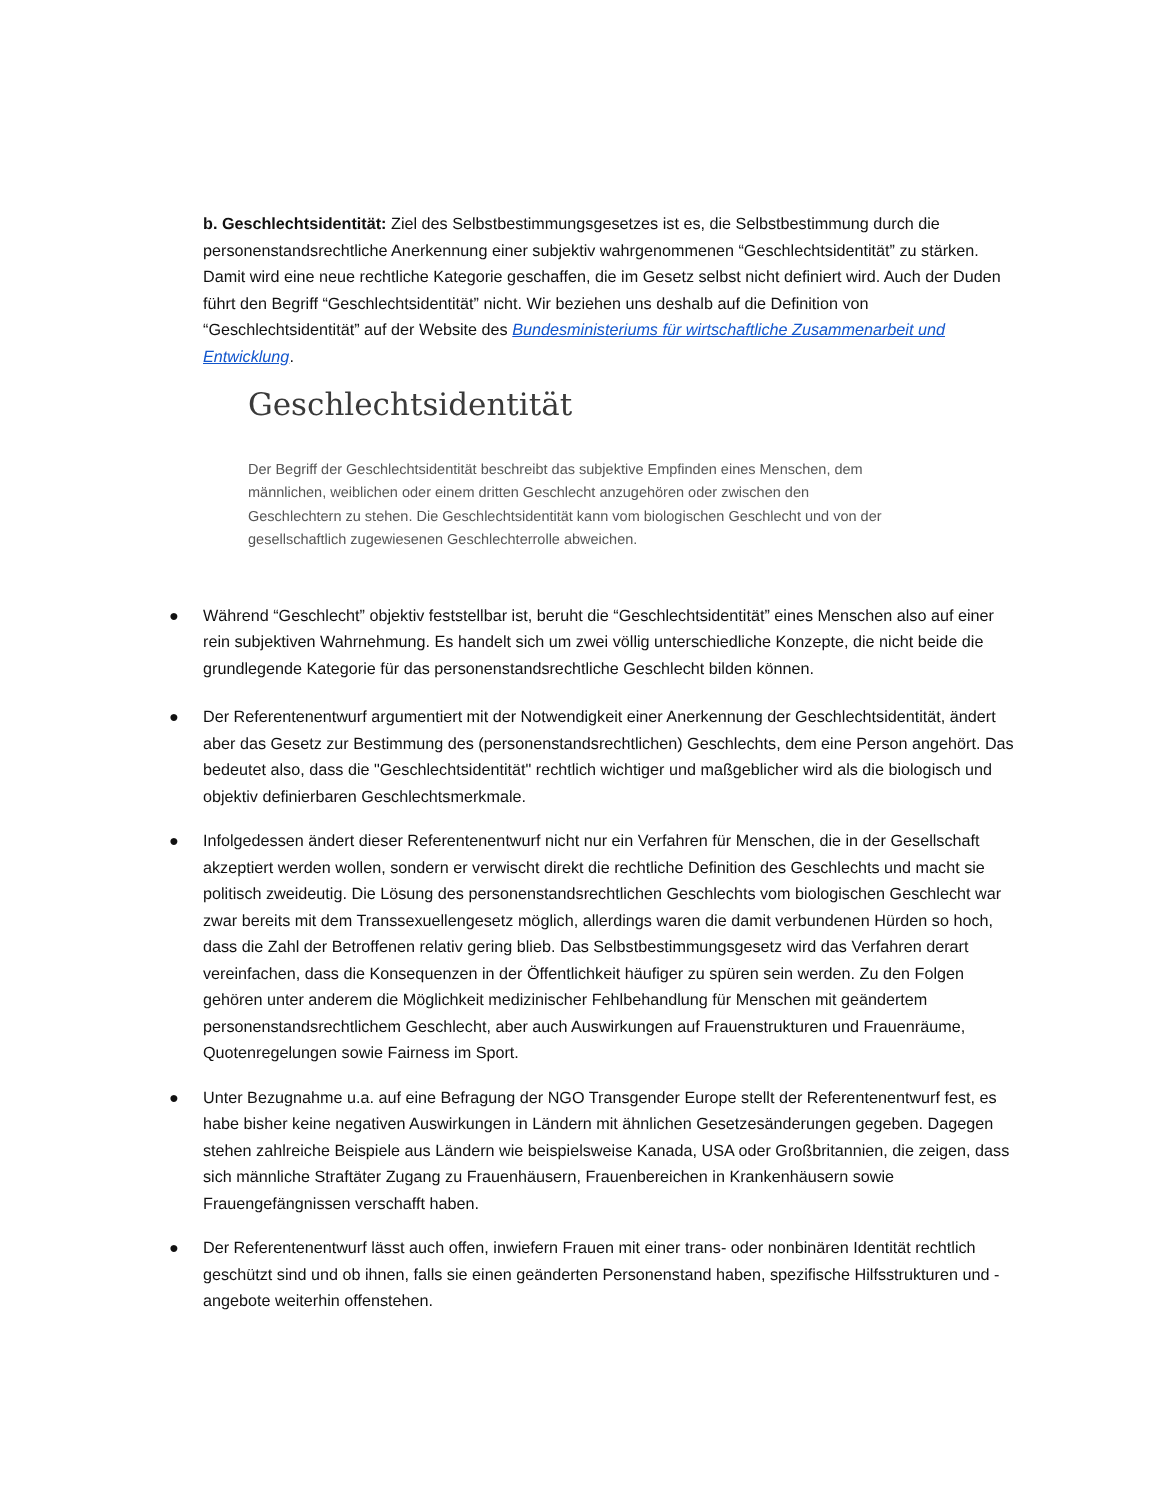b. Geschlechtsidentität: Ziel des Selbstbestimmungsgesetzes ist es, die Selbstbestimmung durch die personenstandsrechtliche Anerkennung einer subjektiv wahrgenommenen “Geschlechtsidentität” zu stärken. Damit wird eine neue rechtliche Kategorie geschaffen, die im Gesetz selbst nicht definiert wird. Auch der Duden führt den Begriff “Geschlechtsidentität” nicht. Wir beziehen uns deshalb auf die Definition von “Geschlechtsidentität” auf der Website des Bundesministeriums für wirtschaftliche Zusammenarbeit und Entwicklung.
Geschlechtsidentität
Der Begriff der Geschlechtsidentität beschreibt das subjektive Empfinden eines Menschen, dem männlichen, weiblichen oder einem dritten Geschlecht anzugehören oder zwischen den Geschlechtern zu stehen. Die Geschlechtsidentität kann vom biologischen Geschlecht und von der gesellschaftlich zugewiesenen Geschlechterrolle abweichen.
● Während “Geschlecht” objektiv feststellbar ist, beruht die “Geschlechtsidentität” eines Menschen also auf einer rein subjektiven Wahrnehmung. Es handelt sich um zwei völlig unterschiedliche Konzepte, die nicht beide die grundlegende Kategorie für das personenstandsrechtliche Geschlecht bilden können.
● Der Referentenentwurf argumentiert mit der Notwendigkeit einer Anerkennung der Geschlechtsidentität, ändert aber das Gesetz zur Bestimmung des (personenstandsrechtlichen) Geschlechts, dem eine Person angehört. Das bedeutet also, dass die "Geschlechtsidentität" rechtlich wichtiger und maßgeblicher wird als die biologisch und objektiv definierbaren Geschlechtsmerkmale.
● Infolgedessen ändert dieser Referentenentwurf nicht nur ein Verfahren für Menschen, die in der Gesellschaft akzeptiert werden wollen, sondern er verwischt direkt die rechtliche Definition des Geschlechts und macht sie politisch zweideutig. Die Lösung des personenstandsrechtlichen Geschlechts vom biologischen Geschlecht war zwar bereits mit dem Transsexuellengesetz möglich, allerdings waren die damit verbundenen Hürden so hoch, dass die Zahl der Betroffenen relativ gering blieb. Das Selbstbestimmungsgesetz wird das Verfahren derart vereinfachen, dass die Konsequenzen in der Öffentlichkeit häufiger zu spüren sein werden. Zu den Folgen gehören unter anderem die Möglichkeit medizinischer Fehlbehandlung für Menschen mit geändertem personenstandsrechtlichem Geschlecht, aber auch Auswirkungen auf Frauenstrukturen und Frauenräume, Quotenregelungen sowie Fairness im Sport.
● Unter Bezugnahme u.a. auf eine Befragung der NGO Transgender Europe stellt der Referentenentwurf fest, es habe bisher keine negativen Auswirkungen in Ländern mit ähnlichen Gesetzesänderungen gegeben. Dagegen stehen zahlreiche Beispiele aus Ländern wie beispielsweise Kanada, USA oder Großbritannien, die zeigen, dass sich männliche Straftäter Zugang zu Frauenhäusern, Frauenbereichen in Krankenhäusern sowie Frauengefängnissen verschafft haben.
● Der Referentenentwurf lässt auch offen, inwiefern Frauen mit einer trans- oder nonbinären Identität rechtlich geschützt sind und ob ihnen, falls sie einen geänderten Personenstand haben, spezifische Hilfsstrukturen und -angebote weiterhin offenstehen.